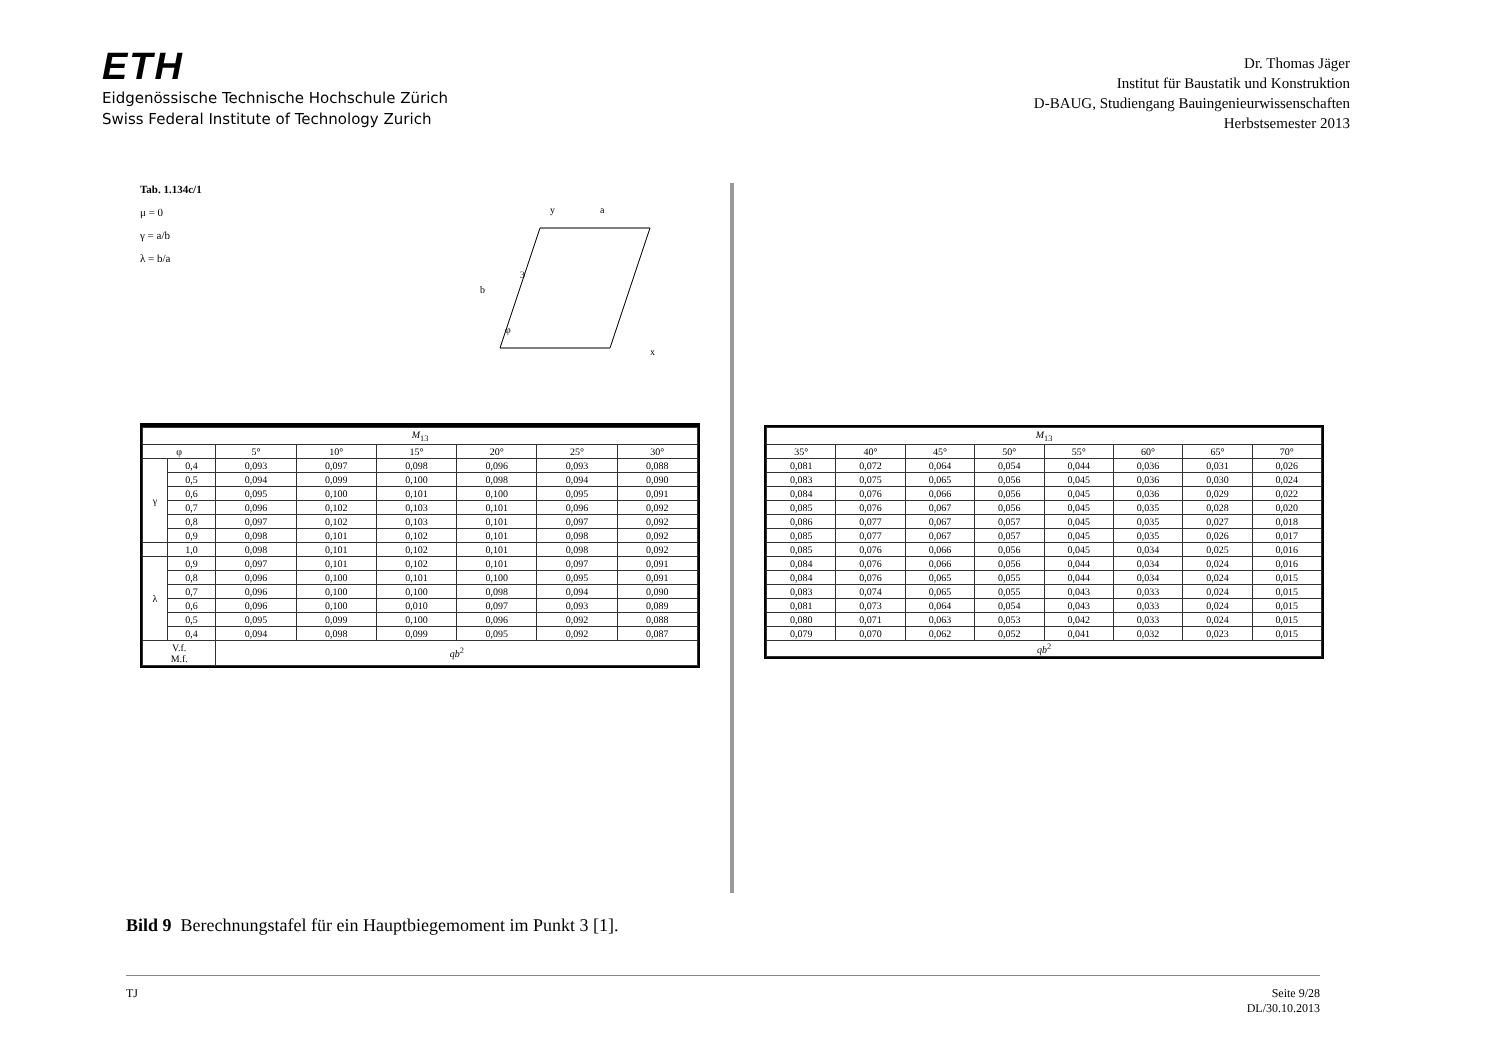ETH
Eidgenössische Technische Hochschule Zürich
Swiss Federal Institute of Technology Zurich
Dr. Thomas Jäger
Institut für Baustatik und Konstruktion
D-BAUG, Studiengang Bauingenieurwissenschaften
Herbstsemester 2013
Tab. 1.134c/1
μ = 0
γ = a/b
λ = b/a
3
x
y
a
b
φ
| M<sub>13</sub> | | | | | | | |
| --- | --- | --- | --- | --- | --- | --- | --- |
| φ | | 5° | 10° | 15° | 20° | 25° | 30° |
| γ | 0,4 | 0,093 | 0,097 | 0,098 | 0,096 | 0,093 | 0,088 |
| | 0,5 | 0,094 | 0,099 | 0,100 | 0,098 | 0,094 | 0,090 |
| | 0,6 | 0,095 | 0,100 | 0,101 | 0,100 | 0,095 | 0,091 |
| | 0,7 | 0,096 | 0,102 | 0,103 | 0,101 | 0,096 | 0,092 |
| | 0,8 | 0,097 | 0,102 | 0,103 | 0,101 | 0,097 | 0,092 |
| | 0,9 | 0,098 | 0,101 | 0,102 | 0,101 | 0,098 | 0,092 |
| | 1,0 | 0,098 | 0,101 | 0,102 | 0,101 | 0,098 | 0,092 |
| λ | 0,9 | 0,097 | 0,101 | 0,102 | 0,101 | 0,097 | 0,091 |
| | 0,8 | 0,096 | 0,100 | 0,101 | 0,100 | 0,095 | 0,091 |
| | 0,7 | 0,096 | 0,100 | 0,100 | 0,098 | 0,094 | 0,090 |
| | 0,6 | 0,096 | 0,100 | 0,010 | 0,097 | 0,093 | 0,089 |
| | 0,5 | 0,095 | 0,099 | 0,100 | 0,096 | 0,092 | 0,088 |
| | 0,4 | 0,094 | 0,098 | 0,099 | 0,095 | 0,092 | 0,087 |
| V.f. M.f. | | qb<sup>2</sup> | | | | | |
| M<sub>13</sub> | | | | | | | |
| --- | --- | --- | --- | --- | --- | --- | --- |
| 35° | 40° | 45° | 50° | 55° | 60° | 65° | 70° |
| 0,081 | 0,072 | 0,064 | 0,054 | 0,044 | 0,036 | 0,031 | 0,026 |
| 0,083 | 0,075 | 0,065 | 0,056 | 0,045 | 0,036 | 0,030 | 0,024 |
| 0,084 | 0,076 | 0,066 | 0,056 | 0,045 | 0,036 | 0,029 | 0,022 |
| 0,085 | 0,076 | 0,067 | 0,056 | 0,045 | 0,035 | 0,028 | 0,020 |
| 0,086 | 0,077 | 0,067 | 0,057 | 0,045 | 0,035 | 0,027 | 0,018 |
| 0,085 | 0,077 | 0,067 | 0,057 | 0,045 | 0,035 | 0,026 | 0,017 |
| 0,085 | 0,076 | 0,066 | 0,056 | 0,045 | 0,034 | 0,025 | 0,016 |
| 0,084 | 0,076 | 0,066 | 0,056 | 0,044 | 0,034 | 0,024 | 0,016 |
| 0,084 | 0,076 | 0,065 | 0,055 | 0,044 | 0,034 | 0,024 | 0,015 |
| 0,083 | 0,074 | 0,065 | 0,055 | 0,043 | 0,033 | 0,024 | 0,015 |
| 0,081 | 0,073 | 0,064 | 0,054 | 0,043 | 0,033 | 0,024 | 0,015 |
| 0,080 | 0,071 | 0,063 | 0,053 | 0,042 | 0,033 | 0,024 | 0,015 |
| 0,079 | 0,070 | 0,062 | 0,052 | 0,041 | 0,032 | 0,023 | 0,015 |
| qb<sup>2</sup> | | | | | | | |
Bild 9 Berechnungstafel für ein Hauptbiegemoment im Punkt 3 [1].
TJ Seite 9/28
DL/30.10.2013